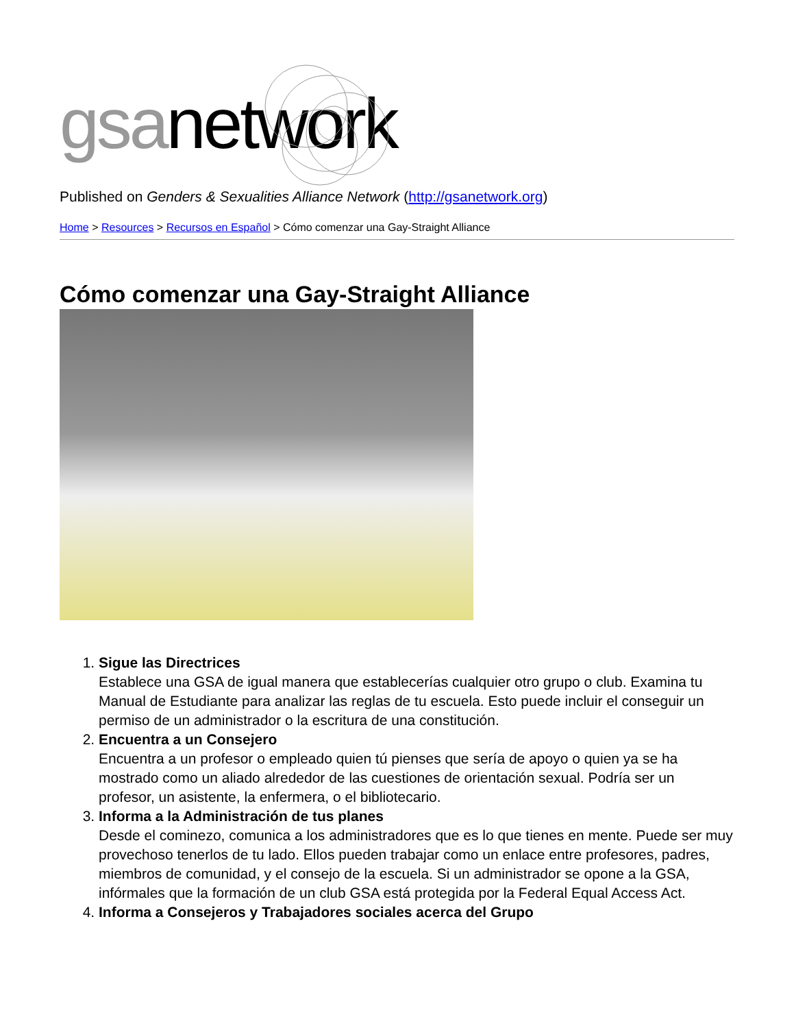gsanetwork
Published on Genders & Sexualities Alliance Network (http://gsanetwork.org)
Home > Resources > Recursos en Español > Cómo comenzar una Gay-Straight Alliance
Cómo comenzar una Gay-Straight Alliance
1. Sigue las Directrices
Establece una GSA de igual manera que establecerías cualquier otro grupo o club. Examina tu Manual de Estudiante para analizar las reglas de tu escuela. Esto puede incluir el conseguir un permiso de un administrador o la escritura de una constitución.
2. Encuentra a un Consejero
Encuentra a un profesor o empleado quien tú pienses que sería de apoyo o quien ya se ha mostrado como un aliado alrededor de las cuestiones de orientación sexual. Podría ser un profesor, un asistente, la enfermera, o el bibliotecario.
3. Informa a la Administración de tus planes
Desde el cominezo, comunica a los administradores que es lo que tienes en mente. Puede ser muy provechoso tenerlos de tu lado. Ellos pueden trabajar como un enlace entre profesores, padres, miembros de comunidad, y el consejo de la escuela. Si un administrador se opone a la GSA, infórmales que la formación de un club GSA está protegida por la Federal Equal Access Act.
4. Informa a Consejeros y Trabajadores sociales acerca del Grupo